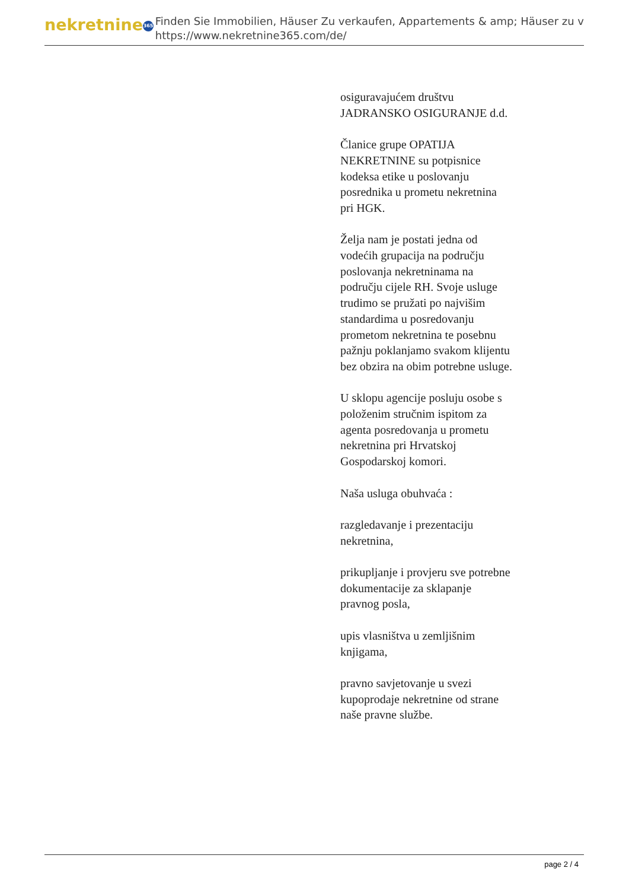nekretnine 365
Finden Sie Immobilien, Häuser Zu verkaufen, Appartements & amp; Häuser zu v
https://www.nekretnine365.com/de/
osiguravajućem društvu JADRANSKO OSIGURANJE d.d.
Članice grupe OPATIJA NEKRETNINE su potpisnice kodeksa etike u poslovanju posrednika u prometu nekretnina pri HGK.
Želja nam je postati jedna od vodećih grupacija na području poslovanja nekretninama na području cijele RH. Svoje usluge trudimo se pružati po najvišim standardima u posredovanju prometom nekretnina te posebnu pažnju poklanjamo svakom klijentu bez obzira na obim potrebne usluge.
U sklopu agencije posluju osobe s položenim stručnim ispitom za agenta posredovanja u prometu nekretnina pri Hrvatskoj Gospodarskoj komori.
Naša usluga obuhvaća :
razgledavanje i prezentaciju nekretnina,
prikupljanje i provjeru sve potrebne dokumentacije za sklapanje pravnog posla,
upis vlasništva u zemljišnim knjigama,
pravno savjetovanje u svezi kupoprodaje nekretnine od strane naše pravne službe.
page 2 / 4